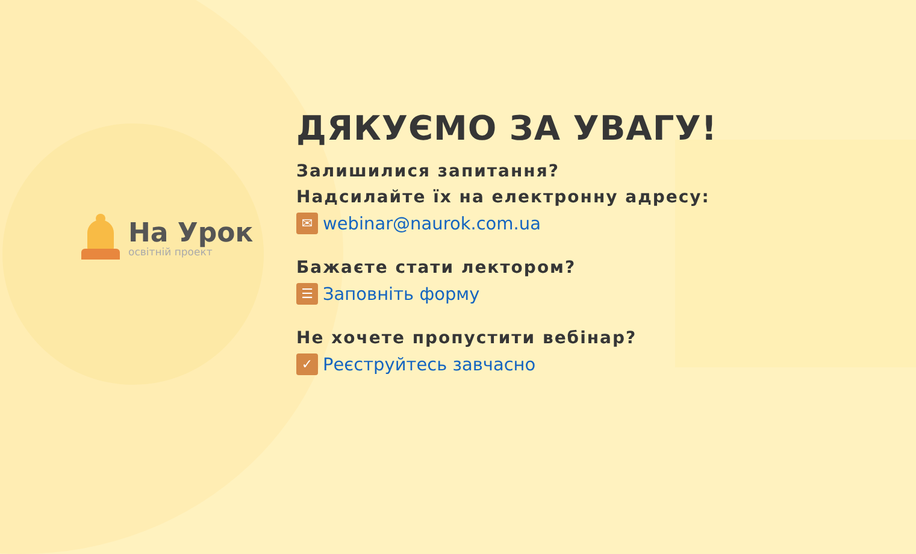На Урок
освітній проект
ДЯКУЄМО ЗА УВАГУ!
Залишилися запитання?
Надсилайте їх на електронну адресу:
✉ webinar@naurok.com.ua
Бажаєте стати лектором?
☰ Заповніть форму
Не хочете пропустити вебінар?
✓ Реєструйтесь завчасно